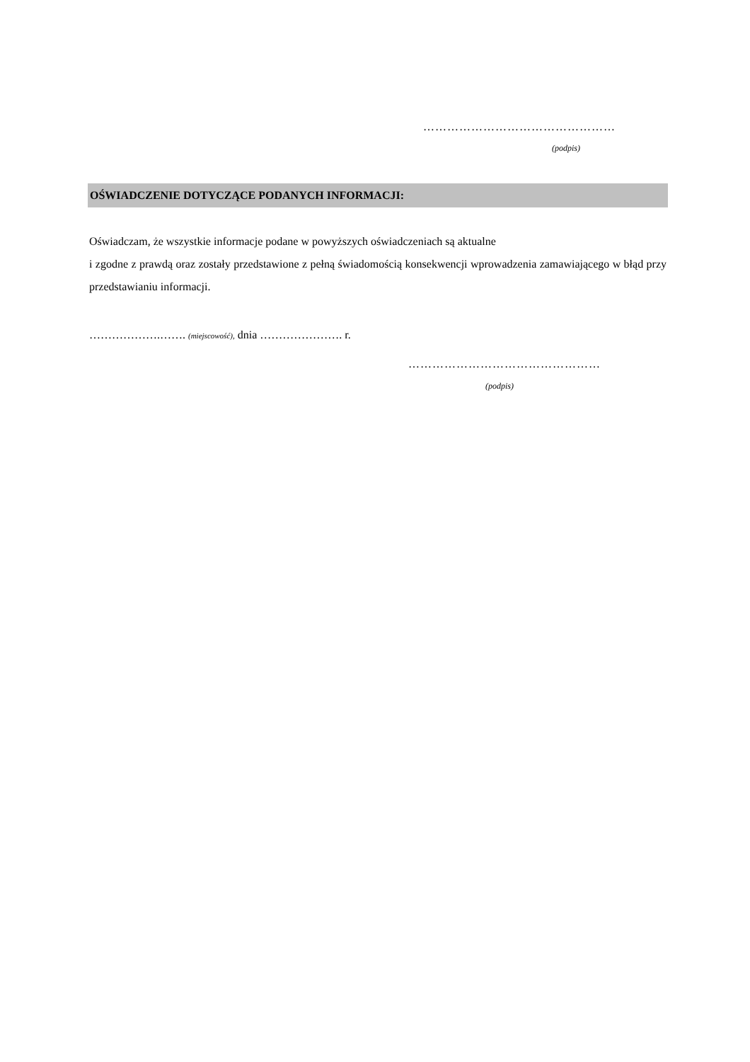…………………………………………
(podpis)
OŚWIADCZENIE DOTYCZĄCE PODANYCH INFORMACJI:
Oświadczam, że wszystkie informacje podane w powyższych oświadczeniach są aktualne
i zgodne z prawdą oraz zostały przedstawione z pełną świadomością konsekwencji wprowadzenia zamawiającego w błąd przy przedstawianiu informacji.
……………….……. (miejscowość), dnia …………………. r.
…………………………………………
(podpis)